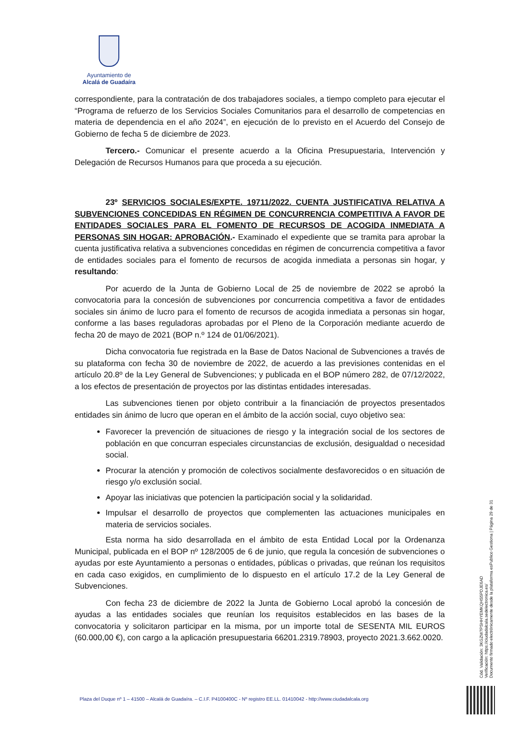Ayuntamiento de
Alcalá de Guadaíra
correspondiente, para la contratación de dos trabajadores sociales, a tiempo completo para ejecutar el “Programa de refuerzo de los Servicios Sociales Comunitarios para el desarrollo de competencias en materia de dependencia en el año 2024”, en ejecución de lo previsto en el Acuerdo del Consejo de Gobierno de fecha 5 de diciembre de 2023.
Tercero.- Comunicar el presente acuerdo a la Oficina Presupuestaria, Intervención y Delegación de Recursos Humanos para que proceda a su ejecución.
23º SERVICIOS SOCIALES/EXPTE. 19711/2022. CUENTA JUSTIFICATIVA RELATIVA A SUBVENCIONES CONCEDIDAS EN RÉGIMEN DE CONCURRENCIA COMPETITIVA A FAVOR DE ENTIDADES SOCIALES PARA EL FOMENTO DE RECURSOS DE ACOGIDA INMEDIATA A PERSONAS SIN HOGAR: APROBACIÓN.- Examinado el expediente que se tramita para aprobar la cuenta justificativa relativa a subvenciones concedidas en régimen de concurrencia competitiva a favor de entidades sociales para el fomento de recursos de acogida inmediata a personas sin hogar, y resultando:
Por acuerdo de la Junta de Gobierno Local de 25 de noviembre de 2022 se aprobó la convocatoria para la concesión de subvenciones por concurrencia competitiva a favor de entidades sociales sin ánimo de lucro para el fomento de recursos de acogida inmediata a personas sin hogar, conforme a las bases reguladoras aprobadas por el Pleno de la Corporación mediante acuerdo de fecha 20 de mayo de 2021 (BOP n.º 124 de 01/06/2021).
Dicha convocatoria fue registrada en la Base de Datos Nacional de Subvenciones a través de su plataforma con fecha 30 de noviembre de 2022, de acuerdo a las previsiones contenidas en el artículo 20.8º de la Ley General de Subvenciones; y publicada en el BOP número 282, de 07/12/2022, a los efectos de presentación de proyectos por las distintas entidades interesadas.
Las subvenciones tienen por objeto contribuir a la financiación de proyectos presentados entidades sin ánimo de lucro que operan en el ámbito de la acción social, cuyo objetivo sea:
Favorecer la prevención de situaciones de riesgo y la integración social de los sectores de población en que concurran especiales circunstancias de exclusión, desigualdad o necesidad social.
Procurar la atención y promoción de colectivos socialmente desfavorecidos o en situación de riesgo y/o exclusión social.
Apoyar las iniciativas que potencien la participación social y la solidaridad.
Impulsar el desarrollo de proyectos que complementen las actuaciones municipales en materia de servicios sociales.
Esta norma ha sido desarrollada en el ámbito de esta Entidad Local por la Ordenanza Municipal, publicada en el BOP nº 128/2005 de 6 de junio, que regula la concesión de subvenciones o ayudas por este Ayuntamiento a personas o entidades, públicas o privadas, que reúnan los requisitos en cada caso exigidos, en cumplimiento de lo dispuesto en el artículo 17.2 de la Ley General de Subvenciones.
Con fecha 23 de diciembre de 2022 la Junta de Gobierno Local aprobó la concesión de ayudas a las entidades sociales que reunían los requisitos establecidos en las bases de la convocatoria y solicitaron participar en la misma, por un importe total de SESENTA MIL EUROS (60.000,00 €), con cargo a la aplicación presupuestaria 66201.2319.78903, proyecto 2021.3.662.0020.
Cód. Validación: 3KGZW7PSHHYEMKQHS5PDJE6AD
Verificación: https://ciudadalcala.sedelectronica.es/
Documento firmado electrónicamente desde la plataforma esPublico Gestiona | Página 29 de 31
Plaza del Duque nº 1 – 41500 – Alcalá de Guadaíra. – C.I.F. P4100400C - Nº registro EE.LL. 01410042 - http://www.ciudadalcala.org